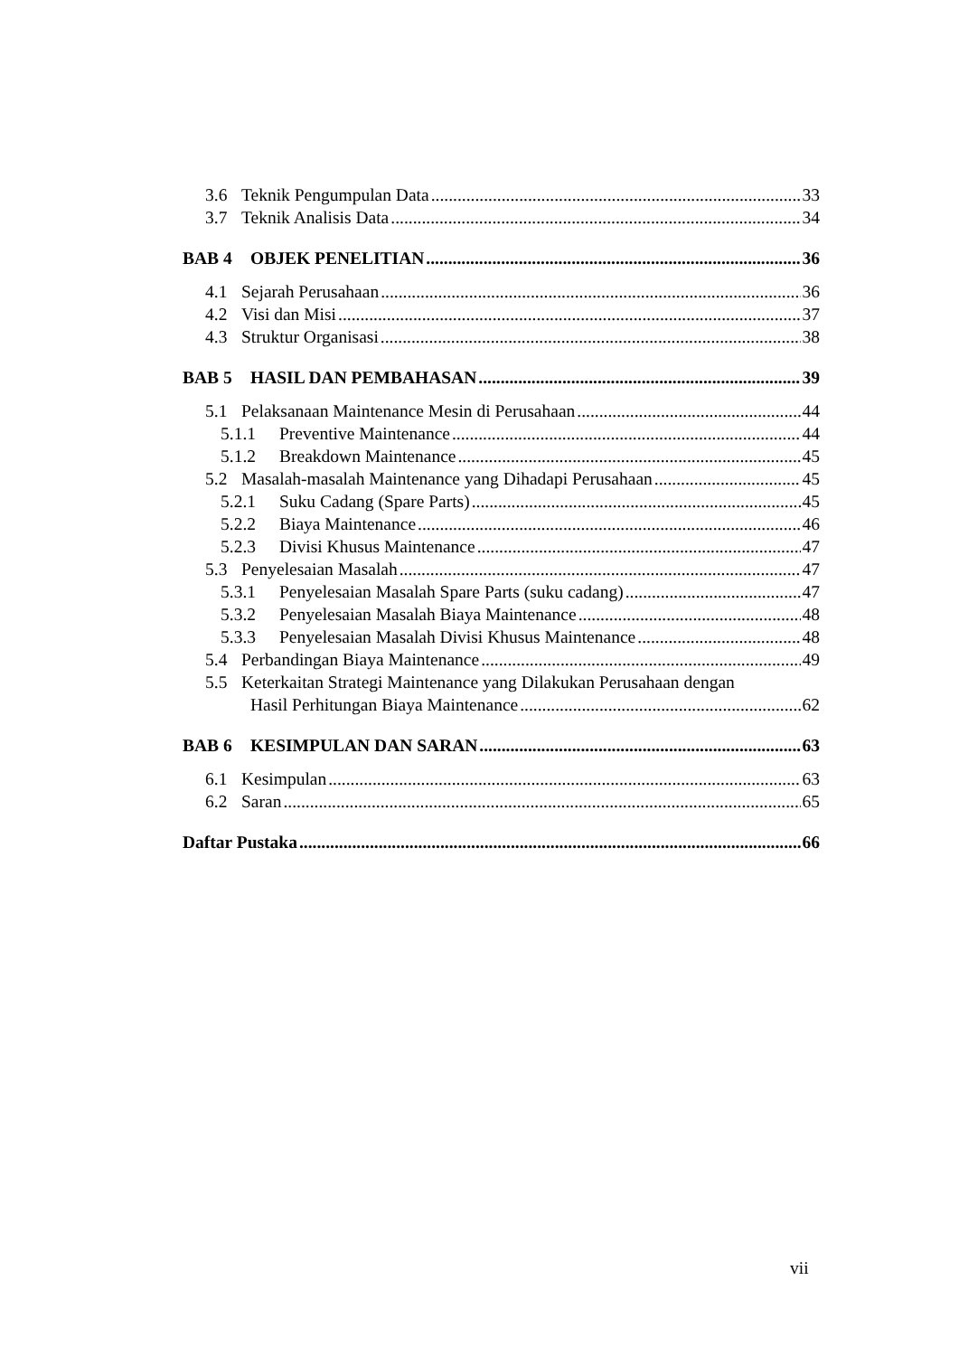3.6 Teknik Pengumpulan Data 33
3.7 Teknik Analisis Data 34
BAB 4 OBJEK PENELITIAN 36
4.1 Sejarah Perusahaan 36
4.2 Visi dan Misi 37
4.3 Struktur Organisasi 38
BAB 5 HASIL DAN PEMBAHASAN 39
5.1 Pelaksanaan Maintenance Mesin di Perusahaan 44
5.1.1 Preventive Maintenance 44
5.1.2 Breakdown Maintenance 45
5.2 Masalah-masalah Maintenance yang Dihadapi Perusahaan 45
5.2.1 Suku Cadang (Spare Parts) 45
5.2.2 Biaya Maintenance 46
5.2.3 Divisi Khusus Maintenance 47
5.3 Penyelesaian Masalah 47
5.3.1 Penyelesaian Masalah Spare Parts (suku cadang) 47
5.3.2 Penyelesaian Masalah Biaya Maintenance 48
5.3.3 Penyelesaian Masalah Divisi Khusus Maintenance 48
5.4 Perbandingan Biaya Maintenance 49
5.5 Keterkaitan Strategi Maintenance yang Dilakukan Perusahaan dengan
Hasil Perhitungan Biaya Maintenance 62
BAB 6 KESIMPULAN DAN SARAN 63
6.1 Kesimpulan 63
6.2 Saran 65
Daftar Pustaka 66
vii